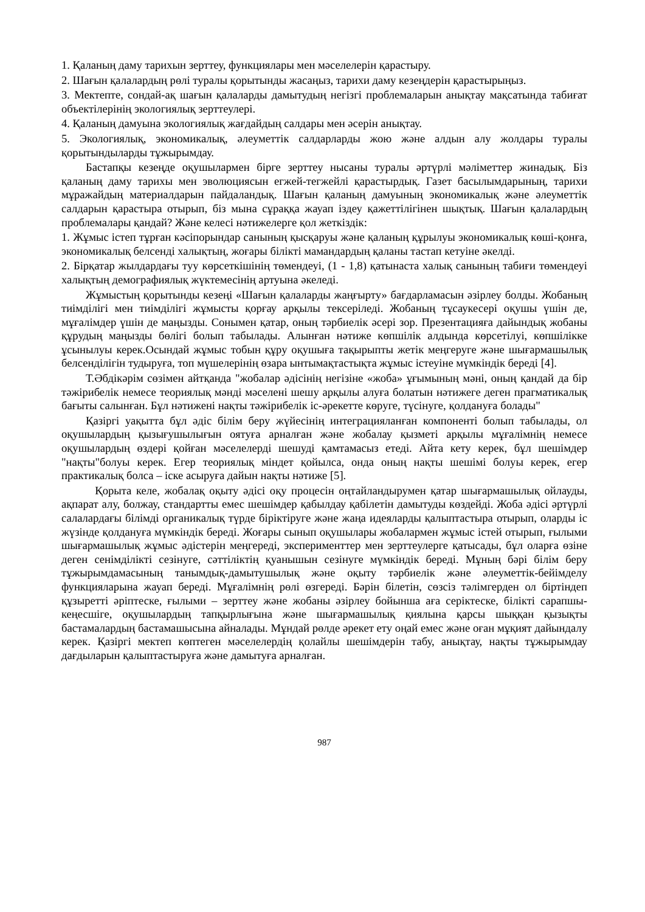1. Қаланың даму тарихын зерттеу, функциялары мен мәселелерін қарастыру.
2. Шағын қалалардың рөлі туралы қорытынды жасаңыз, тарихи даму кезеңдерін қарастырыңыз.
3. Мектепте, сондай-ақ шағын қалаларды дамытудың негізгі проблемаларын анықтау мақсатында табиғат объектілерінің экологиялық зерттеулері.
4. Қаланың дамуына экологиялық жағдайдың салдары мен әсерін анықтау.
5. Экологиялық, экономикалық, әлеуметтік салдарларды жою және алдын алу жолдары туралы қорытындыларды тұжырымдау.
Бастапқы кезеңде оқушылармен бірге зерттеу нысаны туралы әртүрлі мәліметтер жинадық. Біз қаланың даму тарихы мен эволюциясын егжей-тегжейлі қарастырдық. Газет басылымдарының, тарихи мұражайдың материалдарын пайдаландық. Шағын қаланың дамуының экономикалық және әлеуметтік салдарын қарастыра отырып, біз мына сұраққа жауап іздеу қажеттілігінен шықтық. Шағын қалалардың проблемалары қандай? Және келесі нәтижелерге қол жеткіздік:
1. Жұмыс істеп тұрған кәсіпорындар санының қысқаруы және қаланың құрылуы экономикалық көші-қонға, экономикалық белсенді халықтың, жоғары білікті мамандардың қаланы тастап кетуіне әкелді.
2. Бірқатар жылдардағы туу көрсеткішінің төмендеуі, (1 - 1,8) қатынаста халық санының табиғи төмендеуі халықтың демографиялық жүктемесінің артуына әкеледі.
Жұмыстың қорытынды кезеңі «Шағын қалаларды жаңғырту» бағдарламасын әзірлеу болды. Жобаның тиімділігі мен тиімділігі жұмысты қорғау арқылы тексеріледі. Жобаның тұсаукесері оқушы үшін де, мұғалімдер үшін де маңызды. Сонымен қатар, оның тәрбиелік әсері зор. Презентацияға дайындық жобаны құрудың маңызды бөлігі болып табылады. Алынған нәтиже көпшілік алдында көрсетілуі, көпшілікке ұсынылуы керек.Осындай жұмыс тобын құру оқушыға тақырыпты жетік меңгеруге және шығармашылық белсенділігін тудыруға, топ мүшелерінің өзара ынтымақтастықта жұмыс істеуіне мүмкіндік береді [4].
Т.Әбдікәрім сөзімен айтқанда "жобалар әдісінің негізіне «жоба» ұғымының мәні, оның қандай да бір тәжірибелік немесе теориялық мәнді мәселені шешу арқылы алуға болатын нәтижеге деген прагматикалық бағыты салынған. Бұл нәтижені нақты тәжірибелік іс-әрекетте көруге, түсінуге, қолдануға болады"
Қазіргі уақытта бұл әдіс білім беру жүйесінің интеграцияланған компоненті болып табылады, ол оқушылардың қызығушылығын оятуға арналған және жобалау қызметі арқылы мұғалімнің немесе оқушылардың өздері қойған мәселелерді шешуді қамтамасыз етеді. Айта кету керек, бұл шешімдер "нақты"болуы керек. Егер теориялық міндет қойылса, онда оның нақты шешімі болуы керек, егер практикалық болса – іске асыруға дайын нақты нәтиже [5].
Қорыта келе, жобалақ оқыту әдісі оқу процесін оңтайландырумен қатар шығармашылық ойлауды, ақпарат алу, болжау, стандартты емес шешімдер қабылдау қабілетін дамытуды көздейді. Жоба әдісі әртүрлі салалардағы білімді органикалық түрде біріктіруге және жаңа идеяларды қалыптастыра отырып, оларды іс жүзінде қолдануға мүмкіндік береді. Жоғары сынып оқушылары жобалармен жұмыс істей отырып, ғылыми шығармашылық жұмыс әдістерін меңгереді, эксперименттер мен зерттеулерге қатысады, бұл оларға өзіне деген сенімділікті сезінуге, сәттіліктің қуанышын сезінуге мүмкіндік береді. Мұның бәрі білім беру тұжырымдамасының танымдық-дамытушылық және оқыту тәрбиелік және әлеуметтік-бейімделу функцияларына жауап береді. Мұғалімнің рөлі өзгереді. Бәрін білетін, сөзсіз тәлімгерден ол біртіндеп құзыретті әріптеске, ғылыми – зерттеу және жобаны әзірлеу бойынша аға серіктеске, білікті сарапшы-кеңесшіге, оқушылардың тапқырлығына және шығармашылық қиялына қарсы шыққан қызықты бастамалардың бастамашысына айналады. Мұндай рөлде әрекет ету оңай емес және оған мұқият дайындалу керек. Қазіргі мектеп көптеген мәселелердің қолайлы шешімдерін табу, анықтау, нақты тұжырымдау дағдыларын қалыптастыруға және дамытуға арналған.
987